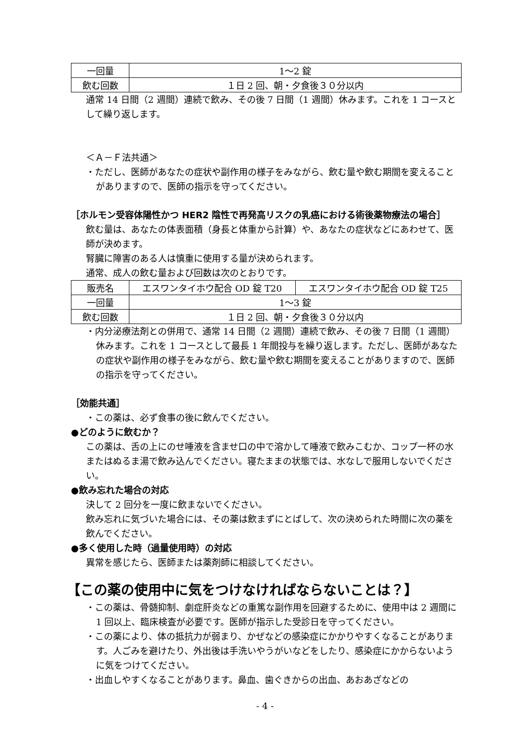| 一回量 | 1〜2 錠 |
| 飲む回数 | １日 2 回、朝・夕食後３０分以内 |
通常 14 日間（2 週間）連続で飲み、その後 7 日間（1 週間）休みます。これを 1 コースとして繰り返します。
＜Ａ－Ｆ法共通＞
・ただし、医師があなたの症状や副作用の様子をみながら、飲む量や飲む期間を変えることがありますので、医師の指示を守ってください。
［ホルモン受容体陽性かつ HER2 陰性で再発高リスクの乳癌における術後薬物療法の場合］
飲む量は、あなたの体表面積（身長と体重から計算）や、あなたの症状などにあわせて、医師が決めます。
腎臓に障害のある人は慎重に使用する量が決められます。
通常、成人の飲む量および回数は次のとおりです。
| 販売名 | エスワンタイホウ配合 OD 錠 T20 | エスワンタイホウ配合 OD 錠 T25 |
| 一回量 | 1〜3 錠 | |
| 飲む回数 | １日 2 回、朝・夕食後３０分以内 | |
・内分泌療法剤との併用で、通常 14 日間（2 週間）連続で飲み、その後 7 日間（1 週間）休みます。これを 1 コースとして最長 1 年間投与を繰り返します。ただし、医師があなたの症状や副作用の様子をみながら、飲む量や飲む期間を変えることがありますので、医師の指示を守ってください。
［効能共通］
・この薬は、必ず食事の後に飲んでください。
●どのように飲むか？
この薬は、舌の上にのせ唾液を含ませ口の中で溶かして唾液で飲みこむか、コップ一杯の水またはぬるま湯で飲み込んでください。寝たままの状態では、水なしで服用しないでください。
●飲み忘れた場合の対応
決して 2 回分を一度に飲まないでください。
飲み忘れに気づいた場合には、その薬は飲まずにとばして、次の決められた時間に次の薬を飲んでください。
●多く使用した時（過量使用時）の対応
異常を感じたら、医師または薬剤師に相談してください。
【この薬の使用中に気をつけなければならないことは？】
・この薬は、骨髄抑制、劇症肝炎などの重篤な副作用を回避するために、使用中は 2 週間に 1 回以上、臨床検査が必要です。医師が指示した受診日を守ってください。
・この薬により、体の抵抗力が弱まり、かぜなどの感染症にかかりやすくなることがあります。人ごみを避けたり、外出後は手洗いやうがいなどをしたり、感染症にかからないように気をつけてください。
・出血しやすくなることがあります。鼻血、歯ぐきからの出血、あおあざなどの
- 4 -